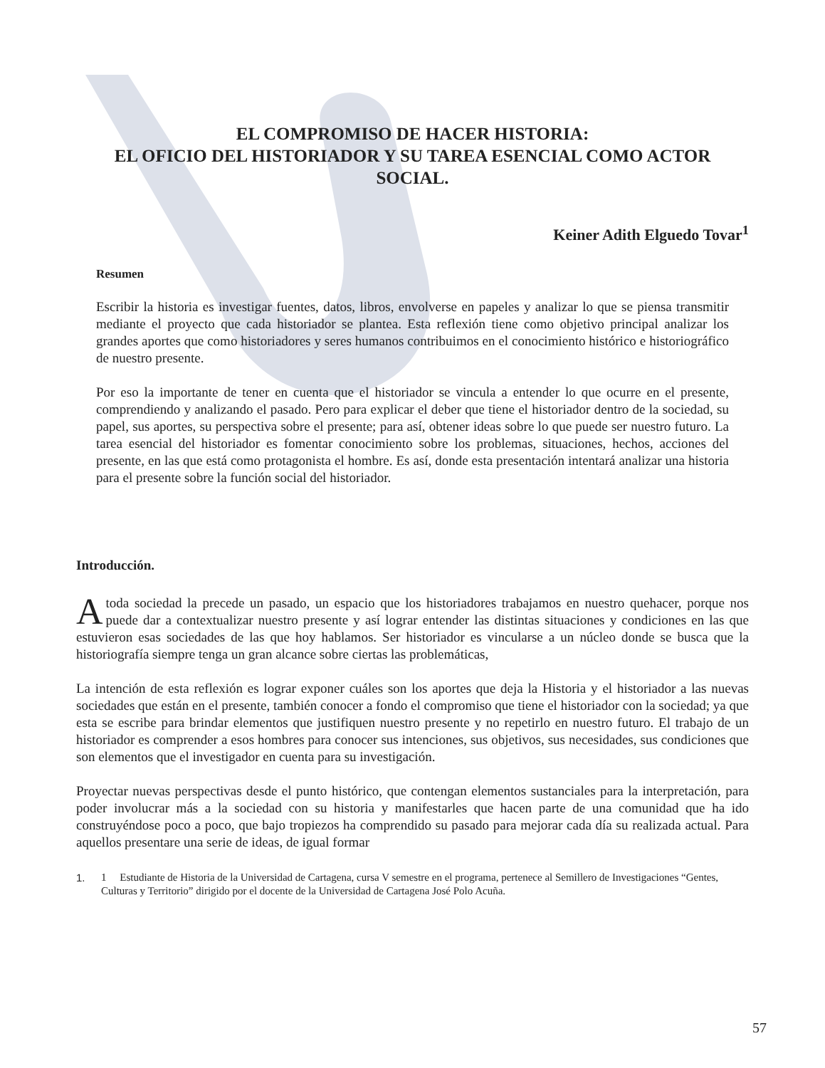EL COMPROMISO DE HACER HISTORIA:
EL OFICIO DEL HISTORIADOR Y SU TAREA ESENCIAL COMO ACTOR SOCIAL.
Keiner Adith Elguedo Tovar<sup>1</sup>
Resumen
Escribir la historia es investigar fuentes, datos, libros, envolverse en papeles y analizar lo que se piensa transmitir mediante el proyecto que cada historiador se plantea. Esta reflexión tiene como objetivo principal analizar los grandes aportes que como historiadores y seres humanos contribuimos en el conocimiento histórico e historiográfico de nuestro presente.
Por eso la importante de tener en cuenta que el historiador se vincula a entender lo que ocurre en el presente, comprendiendo y analizando el pasado. Pero para explicar el deber que tiene el historiador dentro de la sociedad, su papel, sus aportes, su perspectiva sobre el presente; para así, obtener ideas sobre lo que puede ser nuestro futuro. La tarea esencial del historiador es fomentar conocimiento sobre los problemas, situaciones, hechos, acciones del presente, en las que está como protagonista el hombre. Es así, donde esta presentación intentará analizar una historia para el presente sobre la función social del historiador.
Introducción.
Atoda sociedad la precede un pasado, un espacio que los historiadores trabajamos en nuestro quehacer, porque nos puede dar a contextualizar nuestro presente y así lograr entender las distintas situaciones y condiciones en las que estuvieron esas sociedades de las que hoy hablamos. Ser historiador es vincularse a un núcleo donde se busca que la historiografía siempre tenga un gran alcance sobre ciertas las problemáticas,
La intención de esta reflexión es lograr exponer cuáles son los aportes que deja la Historia y el historiador a las nuevas sociedades que están en el presente, también conocer a fondo el compromiso que tiene el historiador con la sociedad; ya que esta se escribe para brindar elementos que justifiquen nuestro presente y no repetirlo en nuestro futuro. El trabajo de un historiador es comprender a esos hombres para conocer sus intenciones, sus objetivos, sus necesidades, sus condiciones que son elementos que el investigador en cuenta para su investigación.
Proyectar nuevas perspectivas desde el punto histórico, que contengan elementos sustanciales para la interpretación, para poder involucrar más a la sociedad con su historia y manifestarles que hacen parte de una comunidad que ha ido construyéndose poco a poco, que bajo tropiezos ha comprendido su pasado para mejorar cada día su realizada actual. Para aquellos presentare una serie de ideas, de igual formar
1. 1 Estudiante de Historia de la Universidad de Cartagena, cursa V semestre en el programa, pertenece al Semillero de Investigaciones “Gentes, Culturas y Territorio” dirigido por el docente de la Universidad de Cartagena José Polo Acuña.
57